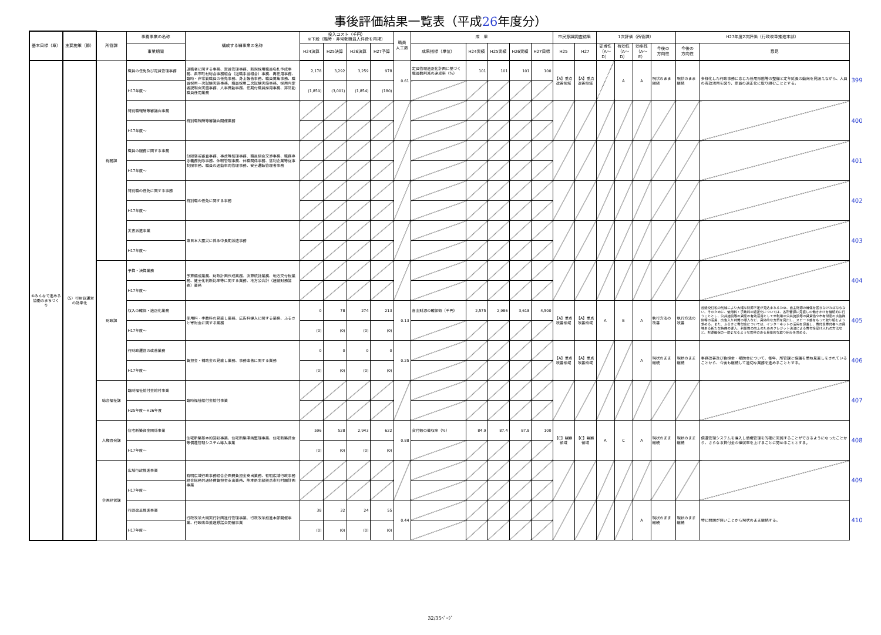事後評価結果一覧表（平成26年度分）
| 基本目標（章） | 主要施策（節） | 所管課 | 事務事業の名称 | 構成する細事業の名称 | 投入コスト（千円） ※下段（臨時・非常勤職員人件費を再掲） | | | | 職員 人工数 | 成 果 | | | | | 市民意識調査結果 | | 1次評価（所管課） | | | | H27年度2次評価（行政改革推進本部） | | |
| --- | --- | --- | --- | --- | --- | --- | --- | --- | --- | --- | --- | --- | --- | --- | --- | --- | --- | --- | --- | --- | --- | --- | --- |
| | | | 事業期間 | | H24決算 | H25決算 | H26決算 | H27予算 | | 成果指標（単位） | H24実績 | H25実績 | H26実績 | H27目標 | H25 | H27 | 妥当性 （A～D） | 有効性 （A～D） | 効率性 （A～E） | 今後の 方向性 | 今後の 方向性 | 意見 | |
| ⑥みんなで進める協働のまちづくり | （5）行財政運営の効率化 | 総務課 | 職員の任免及び定員管理事務 | 退職者に関する事務、定員管理事務、新規採用職員名札作成事務、県市町村総合事務組合（退職手当組合）事務、再任用事務、臨時・非常勤職員の任免事務、身上報告事務、職員募集事務、職員採用一次試験実施事務、職員採用二次試験実施事務、採用内定者説明会実施事務、人事異動事務、任期付職員採用事務、非常勤職員任用業務 | 2,178 | 3,292 | 3,259 | 978 | 0.61 | 定員管理適正化計画に基づく職員数削減の達成率（%） | 101 | 101 | 101 | 100 | 【A】重点改善領域 | 【A】重点改善領域 | | A | A | 現状のまま継続 | 現状のまま継続 | 多様化した行政事務に応じた任用形態等の整備と定年延長の動向を見据えながら、人員の有効活用を図り、定員の適正化に取り組むこととする。 | 399 |
| | | | H17年度～ | | (1,859) | (3,001) | (1,854) | (180) | | | | | | | | | | | | | | | |
| | | | 特別職報酬等審議会事務 | 特別職報酬等審議会開催業務 | | | | | | | | | | | | | | | | | | | 400 |
| | | | H17年度～ | | | | | | | | | | | | | | | | | | | | |
| | | | 職員の服務に関する事務 | 分限懲戒審査事務、事故等処理事務、職員組合交渉事務、職務専念義務免除事務、休暇管理事務、休職関係事務、営利企業等従事制限事務、職員の通勤車両管理事務、安全運転管理者事務 | | | | | | | | | | | | | | | | | | | 401 |
| | | | H17年度～ | | | | | | | | | | | | | | | | | | | | |
| | | | 特別職の任免に関する事務 | 特別職の任免に関する事務 | | | | | | | | | | | | | | | | | | | 402 |
| | | | H17年度～ | | | | | | | | | | | | | | | | | | | | |
| | | | 災害派遣事業 | 東日本大震災に係る中長期派遣事務 | | | | | | | | | | | | | | | | | | | 403 |
| | | | H17年度～ | | | | | | | | | | | | | | | | | | | | |
| | | 財政課 | 予算・決算業務 | 予算編成業務、財政計画作成業務、決算統計業務、地方交付税業務、健全化判断比率等に関する業務、地方公会計（連結財務諸表）業務 | | | | | | | | | | | | | | | | | | | 404 |
| | | | H17年度～ | | | | | | | | | | | | | | | | | | | | |
| | | | 収入の確保・適正化業務 | 使用料・手数料の見直し業務、広告料導入に関する業務、ふるさと寄附金に関する業務 | 0 | 78 | 274 | 213 | 0.13 | 自主財源の確保額（千円） | 2,575 | 2,986 | 3,618 | 4,500 | 【A】重点改善領域 | 【A】重点改善領域 | A | B | A | 執行方法の改善 | 執行方法の改善 | 普通交付税の削減により大幅な財源不足が見込まれるため、自主財源の確保を図らなければならない。そのために、使用料・手数料の適正化については、各所管課に見直しの働きかけを継続的に行うこととし、公共施設等の資産の有効活用として未利用の公共施設等の貸貸借や市有財産の広告媒体等の活用、広告入り封筒の導入など、具体的な方策を見出し、スピード感をもって取り組むよう求める。また、ふるさと寄付金については、インターネットの活用を促進し、寄付金寄付者への興味ある新たな特典の導入、利便性の向上のためのクレジット決済による寄付金受け入れの方法など、財源確保の一助となるような効果のある具体的な取り組みを求める。 | 405 |
| | | | H17年度～ | | (0) | (0) | (0) | (0) | | | | | | | | | | | | | | | |
| | | | 行財政運営の改善業務 | 負担金・補助金の見直し業務、事務改善に関する業務 | 0 | 0 | 0 | 0 | 0.25 | | | | | | 【A】重点改善領域 | 【A】重点改善領域 | | | A | 現状のまま継続 | 現状のまま継続 | 事務改善及び負担金・補助金について、毎年、所管課と協議を重ね見直しをされていることから、今後も継続して適切な業務を進めることとする。 | 406 |
| | | | H17年度～ | | (0) | (0) | (0) | (0) | | | | | | | | | | | | | | | |
| | | 総合福祉課 | 臨時福祉給付金給付事業 | 臨時福祉給付金給付事業 | | | | | | | | | | | | | | | | | | | 407 |
| | | | H25年度～H26年度 | | | | | | | | | | | | | | | | | | | | |
| | | 人権啓発課 | 住宅新築資金関係事業 | 住宅新築基本的回収事業、住宅新築滞納整理事業、住宅新築資金等償還管理システム導入事業 | 596 | 528 | 2,943 | 622 | 0.88 | 貸付額の徴収率（%） | 84.9 | 87.4 | 87.8 | 100 | 【C】観察領域 | 【C】観察領域 | A | C | A | 現状のまま継続 | 現状のまま継続 | 償還管理システムを導入し債権管理を的確に実施することができるようになったことから、さらなる貸付金の徴収率を上げることに努めることとする。 | 408 |
| | | | H17年度～ | | (0) | (0) | (0) | (0) | | | | | | | | | | | | | | | |
| | | 企画経営課 | 広域行政推進事業 | 有明広域行政事務組合企画費負担金支出業務、有明広域行政事務組合総務共通経費負担金支出業務、熊本県北部拠点市町村圏計画事業 | | | | | | | | | | | | | | | | | | | 409 |
| | | | H17年度～ | | | | | | | | | | | | | | | | | | | | |
| | | | 行政改革推進事業 | 行政改革大綱実行計画進行管理事業、行政改革推進本部開催事業、行政改革推進懇話会開催事業 | 38 | 32 | 24 | 55 | 0.44 | | | | | | | | | | A | 現状のまま継続 | 現状のまま継続 | 特に問題が無いことから現状のまま継続する。 | 410 |
| | | | H17年度～ | | (0) | (0) | (0) | (0) | | | | | | | | | | | | | | | |
32/35ﾍﾟｰｼﾞ